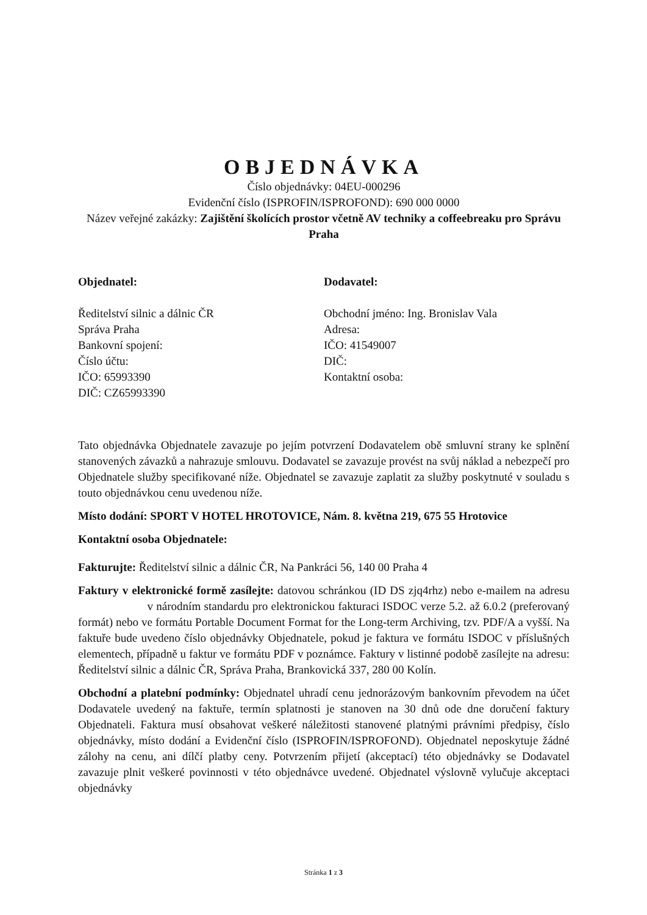OBJEDNÁVKA
Číslo objednávky: 04EU-000296
Evidenční číslo (ISPROFIN/ISPROFOND): 690 000 0000
Název veřejné zakázky: Zajištění školících prostor včetně AV techniky a coffeebreaku pro Správu Praha
Objednatel:
Ředitelství silnic a dálnic ČR
Správa Praha
Bankovní spojení:
Číslo účtu:
IČO: 65993390
DIČ: CZ65993390
Dodavatel:
Obchodní jméno: Ing. Bronislav Vala
Adresa:
IČO: 41549007
DIČ:
Kontaktní osoba:
Tato objednávka Objednatele zavazuje po jejím potvrzení Dodavatelem obě smluvní strany ke splnění stanovených závazků a nahrazuje smlouvu. Dodavatel se zavazuje provést na svůj náklad a nebezpečí pro Objednatele služby specifikované níže. Objednatel se zavazuje zaplatit za služby poskytnuté v souladu s touto objednávkou cenu uvedenou níže.
Místo dodání: SPORT V HOTEL HROTOVICE, Nám. 8. května 219, 675 55 Hrotovice
Kontaktní osoba Objednatele:
Fakturujte: Ředitelství silnic a dálnic ČR, Na Pankráci 56, 140 00 Praha 4
Faktury v elektronické formě zasílejte: datovou schránkou (ID DS zjq4rhz) nebo e-mailem na adresu v národním standardu pro elektronickou fakturaci ISDOC verze 5.2. až 6.0.2 (preferovaný formát) nebo ve formátu Portable Document Format for the Long-term Archiving, tzv. PDF/A a vyšší. Na faktuře bude uvedeno číslo objednávky Objednatele, pokud je faktura ve formátu ISDOC v příslušných elementech, případně u faktur ve formátu PDF v poznámce. Faktury v listinné podobě zasílejte na adresu: Ředitelství silnic a dálnic ČR, Správa Praha, Brankovická 337, 280 00 Kolín.
Obchodní a platební podmínky: Objednatel uhradí cenu jednorázovým bankovním převodem na účet Dodavatele uvedený na faktuře, termín splatnosti je stanoven na 30 dnů ode dne doručení faktury Objednateli. Faktura musí obsahovat veškeré náležitosti stanovené platnými právními předpisy, číslo objednávky, místo dodání a Evidenční číslo (ISPROFIN/ISPROFOND). Objednatel neposkytuje žádné zálohy na cenu, ani dílčí platby ceny. Potvrzením přijetí (akceptací) této objednávky se Dodavatel zavazuje plnit veškeré povinnosti v této objednávce uvedené. Objednatel výslovně vylučuje akceptaci objednávky
Stránka 1 z 3